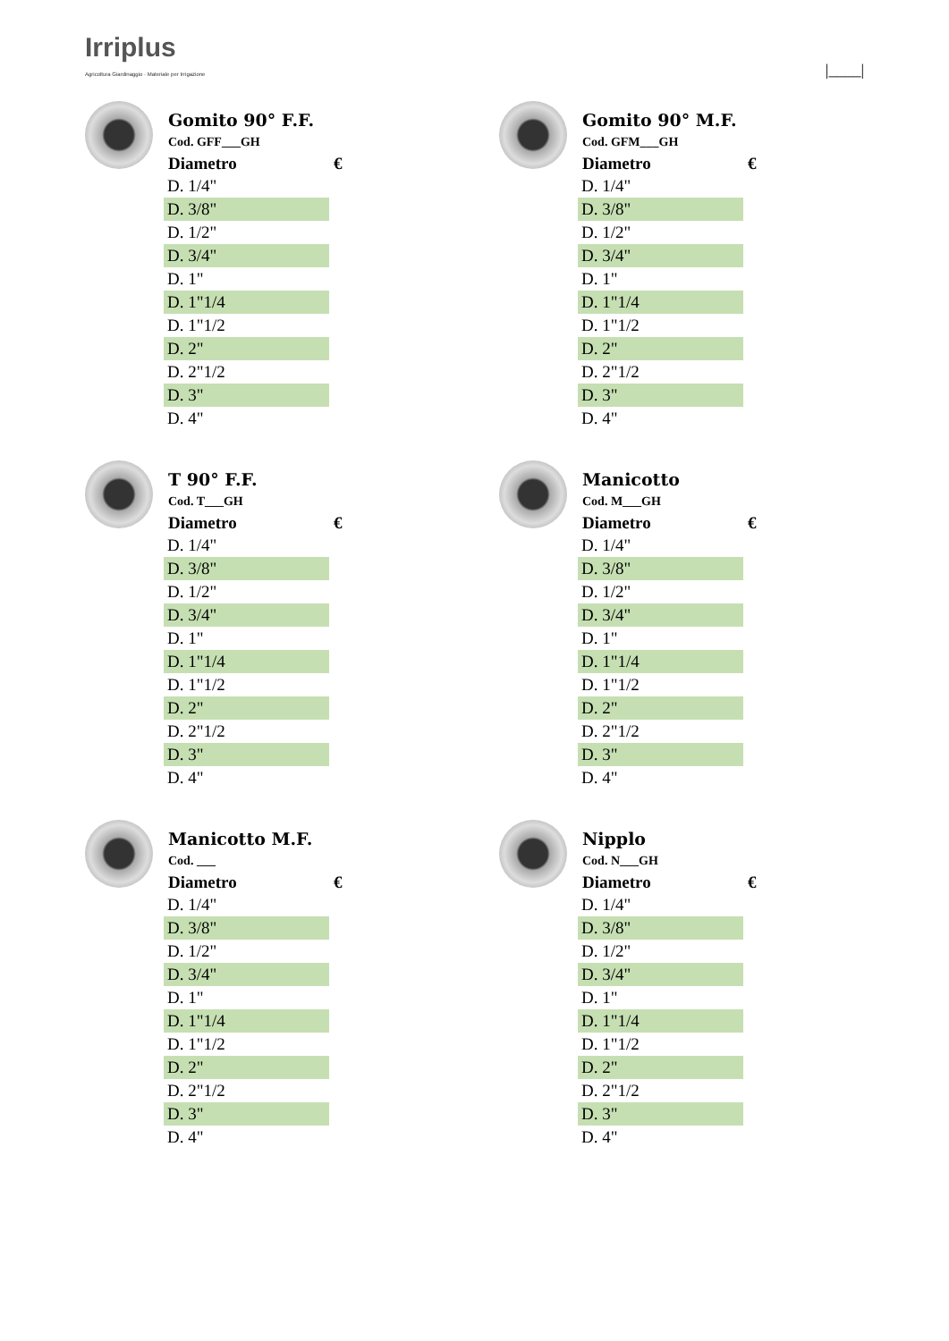Irriplus
Agricoltura Giardinaggio · Materiale per Irrigazione
|____|
Gomito 90° F.F.
Cod. GFF___GH
| Diametro | € |
| --- | --- |
| D. 1/4" | |
| D. 3/8" | |
| D. 1/2" | |
| D. 3/4" | |
| D. 1" | |
| D. 1"1/4 | |
| D. 1"1/2 | |
| D. 2" | |
| D. 2"1/2 | |
| D. 3" | |
| D. 4" | |
Gomito 90° M.F.
Cod. GFM___GH
| Diametro | € |
| --- | --- |
| D. 1/4" | |
| D. 3/8" | |
| D. 1/2" | |
| D. 3/4" | |
| D. 1" | |
| D. 1"1/4 | |
| D. 1"1/2 | |
| D. 2" | |
| D. 2"1/2 | |
| D. 3" | |
| D. 4" | |
T 90° F.F.
Cod. T___GH
| Diametro | € |
| --- | --- |
| D. 1/4" | |
| D. 3/8" | |
| D. 1/2" | |
| D. 3/4" | |
| D. 1" | |
| D. 1"1/4 | |
| D. 1"1/2 | |
| D. 2" | |
| D. 2"1/2 | |
| D. 3" | |
| D. 4" | |
Manicotto
Cod. M___GH
| Diametro | € |
| --- | --- |
| D. 1/4" | |
| D. 3/8" | |
| D. 1/2" | |
| D. 3/4" | |
| D. 1" | |
| D. 1"1/4 | |
| D. 1"1/2 | |
| D. 2" | |
| D. 2"1/2 | |
| D. 3" | |
| D. 4" | |
Manicotto M.F.
Cod. ___
| Diametro | € |
| --- | --- |
| D. 1/4" | |
| D. 3/8" | |
| D. 1/2" | |
| D. 3/4" | |
| D. 1" | |
| D. 1"1/4 | |
| D. 1"1/2 | |
| D. 2" | |
| D. 2"1/2 | |
| D. 3" | |
| D. 4" | |
Nipplo
Cod. N___GH
| Diametro | € |
| --- | --- |
| D. 1/4" | |
| D. 3/8" | |
| D. 1/2" | |
| D. 3/4" | |
| D. 1" | |
| D. 1"1/4 | |
| D. 1"1/2 | |
| D. 2" | |
| D. 2"1/2 | |
| D. 3" | |
| D. 4" | |